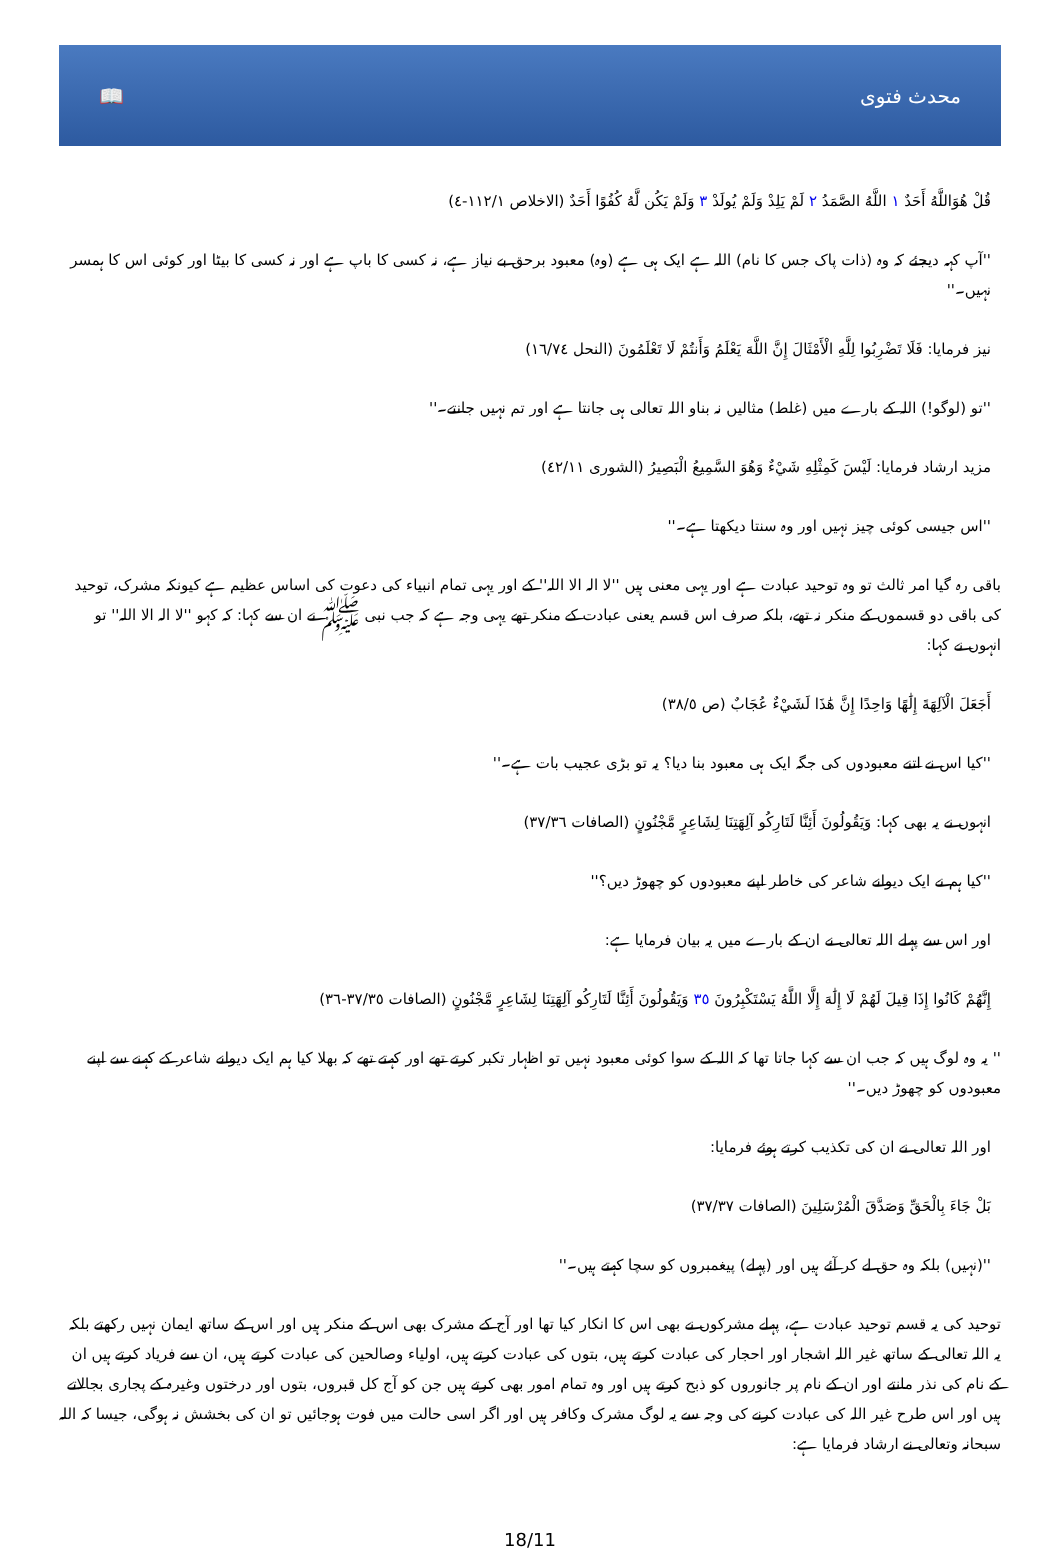📖 محدث فتوی
قُلْ هُوَاللَّهُ أَحَدٌ ١ اللَّهُ الصَّمَدُ ٢ لَمْ يَلِدْ وَلَمْ يُولَدْ ٣ وَلَمْ يَكُن لَّهُ كُفُوًا أَحَدٌ (الاخلاص ١١٢/١-٤)
''آپ کہہ دیجئے کہ وہ (ذات پاک جس کا نام) اللہ ہے ایک ہی ہے (وہ) معبود برحق بے نیاز ہے، نہ کسی کا باپ ہے اور نہ کسی کا بیٹا اور کوئی اس کا ہمسر نہیں۔''
نیز فرمایا: فَلَا تَضْرِبُوا لِلَّهِ الْأَمْثَالَ إِنَّ اللَّهَ يَعْلَمُ وَأَنتُمْ لَا تَعْلَمُونَ (النحل ١٦/٧٤)
''تو (لوگو!) اللہ کے بارے میں (غلط) مثالیں نہ بناو اللہ تعالی ہی جانتا ہے اور تم نہیں جانتے۔''
مزید ارشاد فرمایا: لَيْسَ كَمِثْلِهِ شَيْءٌ وَهُوَ السَّمِيعُ الْبَصِيرُ (الشوری ٤٢/١١)
''اس جیسی کوئی چیز نہیں اور وہ سنتا دیکھتا ہے۔''
باقی رہ گیا امر ثالث تو وہ توحید عبادت ہے اور یہی معنی ہیں ''لا الہ الا اللہ'' کے اور یہی تمام انبیاء کی دعوت کی اساس عظیم ہے کیونکہ مشرک، توحید کی باقی دو قسموں کے منکر نہ تھے، بلکہ صرف اس قسم یعنی عبادت کے منکر تھے یہی وجہ ہے کہ جب نبی ﷺ نے ان سے کہا: کہ کہو ''لا الہ الا اللہ'' تو انہوں نے کہا:
أَجَعَلَ الْآلِهَةَ إِلَٰهًا وَاحِدًا إِنَّ هَٰذَا لَشَيْءٌ عُجَابٌ (ص ٣٨/٥)
''کیا اس نے اتنے معبودوں کی جگہ ایک ہی معبود بنا دیا؟ یہ تو بڑی عجیب بات ہے۔''
انہوں نے یہ بھی کہا: وَيَقُولُونَ أَئِنَّا لَتَارِكُو آلِهَتِنَا لِشَاعِرٍ مَّجْنُونٍ (الصافات ٣٧/٣٦)
''کیا ہم نے ایک دیوانے شاعر کی خاطر اپنے معبودوں کو چھوڑ دیں؟''
اور اس سے پہلے اللہ تعالی نے ان کے بارے میں یہ بیان فرمایا ہے:
إِنَّهُمْ كَانُوا إِذَا قِيلَ لَهُمْ لَا إِلَٰهَ إِلَّا اللَّهُ يَسْتَكْبِرُونَ ٣٥ وَيَقُولُونَ أَئِنَّا لَتَارِكُو آلِهَتِنَا لِشَاعِرٍ مَّجْنُونٍ (الصافات ٣٧/٣٥-٣٦)
'' یہ وہ لوگ ہیں کہ جب ان سے کہا جاتا تھا کہ اللہ کے سوا کوئی معبود نہیں تو اظہار تکبر کرتے تھے اور کہتے تھے کہ بھلا کیا ہم ایک دیوانے شاعر کے کہنے سے اپنے معبودوں کو چھوڑ دیں۔''
اور اللہ تعالی نے ان کی تکذیب کرتے ہوئے فرمایا:
بَلْ جَاءَ بِالْحَقِّ وَصَدَّقَ الْمُرْسَلِينَ (الصافات ٣٧/٣٧)
''(نہیں) بلکہ وہ حق لے کر آئے ہیں اور (پہلے) پیغمبروں کو سچا کہتے ہیں۔''
توحید کی یہ قسم توحید عبادت ہے، پہلے مشرکوں نے بھی اس کا انکار کیا تھا اور آج کے مشرک بھی اس کے منکر ہیں اور اس کے ساتھ ایمان نہیں رکھتے بلکہ یہ اللہ تعالی کے ساتھ غیر اللہ اشجار اور احجار کی عبادت کرتے ہیں، بتوں کی عبادت کرتے ہیں، اولیاء وصالحین کی عبادت کرتے ہیں، ان سے فریاد کرتے ہیں ان کے نام کی نذر مانتے اور ان کے نام پر جانوروں کو ذبح کرتے ہیں اور وہ تمام امور بھی کرتے ہیں جن کو آج کل قبروں، بتوں اور درختوں وغیرہ کے پجاری بجالاتے ہیں اور اس طرح غیر اللہ کی عبادت کرنے کی وجہ سے یہ لوگ مشرک وکافر ہیں اور اگر اسی حالت میں فوت ہوجائیں تو ان کی بخشش نہ ہوگی، جیسا کہ اللہ سبحانہ وتعالی نے ارشاد فرمایا ہے:
18/11